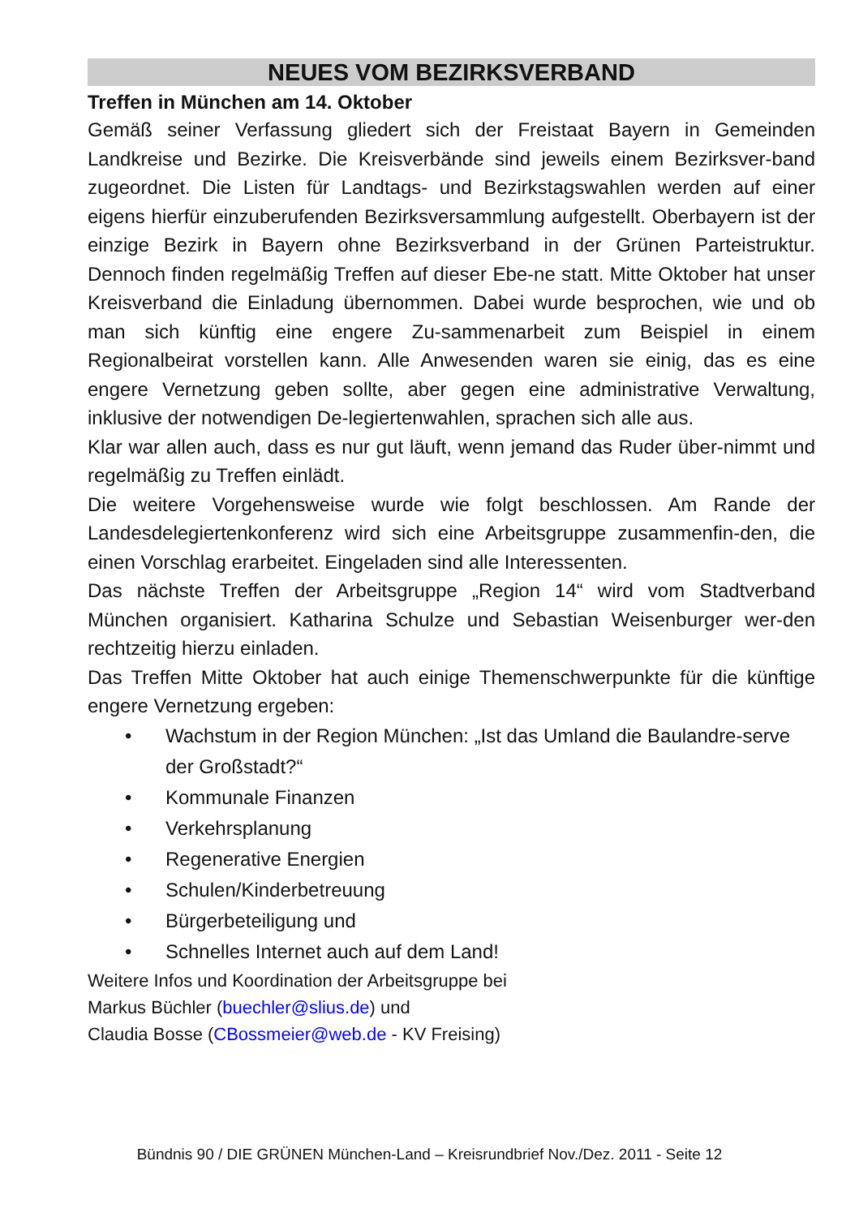NEUES VOM BEZIRKSVERBAND
Treffen in München am 14. Oktober
Gemäß seiner Verfassung gliedert sich der Freistaat Bayern in Gemeinden Landkreise und Bezirke. Die Kreisverbände sind jeweils einem Bezirksver-band zugeordnet. Die Listen für Landtags- und Bezirkstagswahlen werden auf einer eigens hierfür einzuberufenden Bezirksversammlung aufgestellt. Oberbayern ist der einzige Bezirk in Bayern ohne Bezirksverband in der Grünen Parteistruktur. Dennoch finden regelmäßig Treffen auf dieser Ebe-ne statt. Mitte Oktober hat unser Kreisverband die Einladung übernommen. Dabei wurde besprochen, wie und ob man sich künftig eine engere Zu-sammenarbeit zum Beispiel in einem Regionalbeirat vorstellen kann. Alle Anwesenden waren sie einig, das es eine engere Vernetzung geben sollte, aber gegen eine administrative Verwaltung, inklusive der notwendigen De-legiertenwahlen, sprachen sich alle aus.
Klar war allen auch, dass es nur gut läuft, wenn jemand das Ruder über-nimmt und regelmäßig zu Treffen einlädt.
Die weitere Vorgehensweise wurde wie folgt beschlossen. Am Rande der Landesdelegiertenkonferenz wird sich eine Arbeitsgruppe zusammenfin-den, die einen Vorschlag erarbeitet. Eingeladen sind alle Interessenten.
Das nächste Treffen der Arbeitsgruppe „Region 14“ wird vom Stadtverband München organisiert. Katharina Schulze und Sebastian Weisenburger wer-den rechtzeitig hierzu einladen.
Das Treffen Mitte Oktober hat auch einige Themenschwerpunkte für die künftige engere Vernetzung ergeben:
• Wachstum in der Region München: „Ist das Umland die Baulandre-serve der Großstadt?“
• Kommunale Finanzen
• Verkehrsplanung
• Regenerative Energien
• Schulen/Kinderbetreuung
• Bürgerbeteiligung und
• Schnelles Internet auch auf dem Land!
Weitere Infos und Koordination der Arbeitsgruppe bei
Markus Büchler (buechler@slius.de) und
Claudia Bosse (CBossmeier@web.de - KV Freising)
Bündnis 90 / DIE GRÜNEN München-Land – Kreisrundbrief Nov./Dez. 2011 - Seite 12